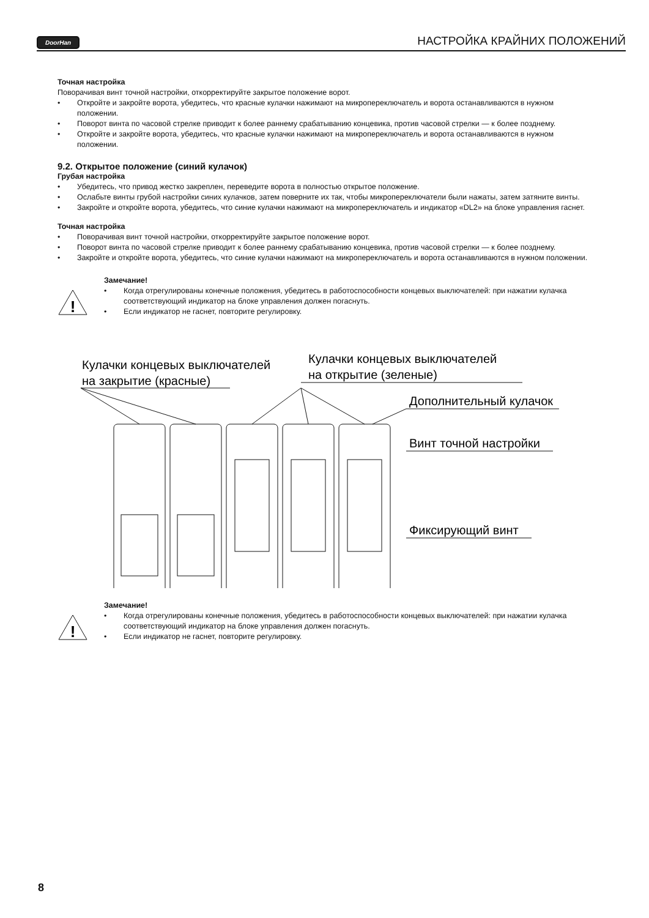DoorHan
НАСТРОЙКА КРАЙНИХ ПОЛОЖЕНИЙ
Точная настройка
Поворачивая винт точной настройки, откорректируйте закрытое положение ворот.
• Откройте и закройте ворота, убедитесь, что красные кулачки нажимают на микропереключатель и ворота останавливаются в нужном положении.
• Поворот винта по часовой стрелке приводит к более раннему срабатыванию концевика, против часовой стрелки — к более позднему.
• Откройте и закройте ворота, убедитесь, что красные кулачки нажимают на микропереключатель и ворота останавливаются в нужном положении.
9.2. Открытое положение (синий кулачок)
Грубая настройка
• Убедитесь, что привод жестко закреплен, переведите ворота в полностью открытое положение.
• Ослабьте винты грубой настройки синих кулачков, затем поверните их так, чтобы микропереключатели были нажаты, затем затяните винты.
• Закройте и откройте ворота, убедитесь, что синие кулачки нажимают на микропереключатель и индикатор «DL2» на блоке управления гаснет.
Точная настройка
• Поворачивая винт точной настройки, откорректируйте закрытое положение ворот.
• Поворот винта по часовой стрелке приводит к более раннему срабатыванию концевика, против часовой стрелки — к более позднему.
• Закройте и откройте ворота, убедитесь, что синие кулачки нажимают на микропереключатель и ворота останавливаются в нужном положении.
!
Замечание!
• Когда отрегулированы конечные положения, убедитесь в работоспособности концевых выключателей: при нажатии кулачка соответствующий индикатор на блоке управления должен погаснуть.
• Если индикатор не гаснет, повторите регулировку.
Кулачки концевых выключателей
на закрытие (красные)
Кулачки концевых выключателей
на открытие (зеленые)
Дополнительный кулачок
Винт точной настройки
Фиксирующий винт
!
Замечание!
• Когда отрегулированы конечные положения, убедитесь в работоспособности концевых выключателей: при нажатии кулачка соответствующий индикатор на блоке управления должен погаснуть.
• Если индикатор не гаснет, повторите регулировку.
8